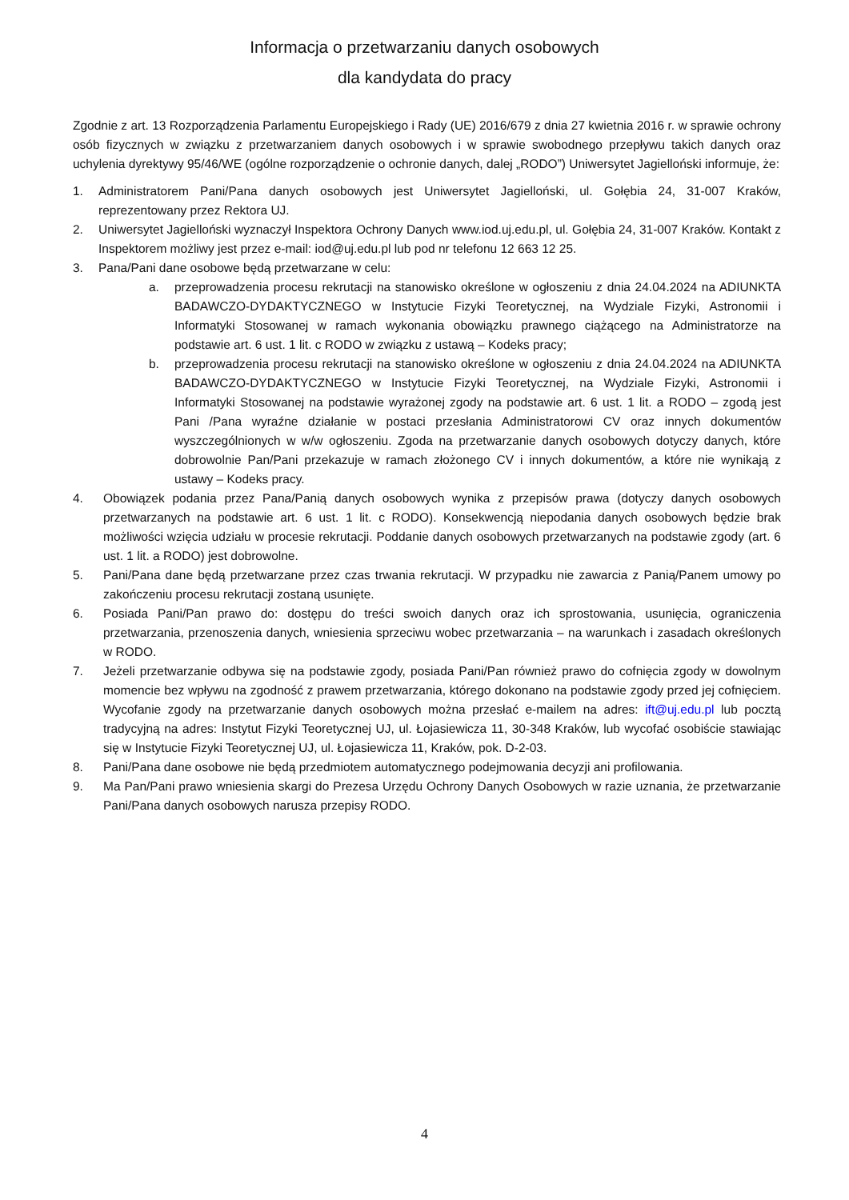Informacja o przetwarzaniu danych osobowych
dla kandydata do pracy
Zgodnie z art. 13 Rozporządzenia Parlamentu Europejskiego i Rady (UE) 2016/679 z dnia 27 kwietnia 2016 r. w sprawie ochrony osób fizycznych w związku z przetwarzaniem danych osobowych i w sprawie swobodnego przepływu takich danych oraz uchylenia dyrektywy 95/46/WE (ogólne rozporządzenie o ochronie danych, dalej „RODO”) Uniwersytet Jagielloński informuje, że:
1. Administratorem Pani/Pana danych osobowych jest Uniwersytet Jagielloński, ul. Gołębia 24, 31-007 Kraków, reprezentowany przez Rektora UJ.
2. Uniwersytet Jagielloński wyznaczył Inspektora Ochrony Danych www.iod.uj.edu.pl, ul. Gołębia 24, 31-007 Kraków. Kontakt z Inspektorem możliwy jest przez e-mail: iod@uj.edu.pl lub pod nr telefonu 12 663 12 25.
3. Pana/Pani dane osobowe będą przetwarzane w celu:
a. przeprowadzenia procesu rekrutacji na stanowisko określone w ogłoszeniu z dnia 24.04.2024 na ADIUNKTA BADAWCZO-DYDAKTYCZNEGO w Instytucie Fizyki Teoretycznej, na Wydziale Fizyki, Astronomii i Informatyki Stosowanej w ramach wykonania obowiązku prawnego ciążącego na Administratorze na podstawie art. 6 ust. 1 lit. c RODO w związku z ustawą – Kodeks pracy;
b. przeprowadzenia procesu rekrutacji na stanowisko określone w ogłoszeniu z dnia 24.04.2024 na ADIUNKTA BADAWCZO-DYDAKTYCZNEGO w Instytucie Fizyki Teoretycznej, na Wydziale Fizyki, Astronomii i Informatyki Stosowanej na podstawie wyrażonej zgody na podstawie art. 6 ust. 1 lit. a RODO – zgodą jest Pani /Pana wyraźne działanie w postaci przesłania Administratorowi CV oraz innych dokumentów wyszczególnionych w w/w ogłoszeniu. Zgoda na przetwarzanie danych osobowych dotyczy danych, które dobrowolnie Pan/Pani przekazuje w ramach złożonego CV i innych dokumentów, a które nie wynikają z ustawy – Kodeks pracy.
4. Obowiązek podania przez Pana/Panią danych osobowych wynika z przepisów prawa (dotyczy danych osobowych przetwarzanych na podstawie art. 6 ust. 1 lit. c RODO). Konsekwencją niepodania danych osobowych będzie brak możliwości wzięcia udziału w procesie rekrutacji. Poddanie danych osobowych przetwarzanych na podstawie zgody (art. 6 ust. 1 lit. a RODO) jest dobrowolne.
5. Pani/Pana dane będą przetwarzane przez czas trwania rekrutacji. W przypadku nie zawarcia z Panią/Panem umowy po zakończeniu procesu rekrutacji zostaną usunięte.
6. Posiada Pani/Pan prawo do: dostępu do treści swoich danych oraz ich sprostowania, usunięcia, ograniczenia przetwarzania, przenoszenia danych, wniesienia sprzeciwu wobec przetwarzania – na warunkach i zasadach określonych w RODO.
7. Jeżeli przetwarzanie odbywa się na podstawie zgody, posiada Pani/Pan również prawo do cofnięcia zgody w dowolnym momencie bez wpływu na zgodność z prawem przetwarzania, którego dokonano na podstawie zgody przed jej cofnięciem. Wycofanie zgody na przetwarzanie danych osobowych można przesłać e-mailem na adres: ift@uj.edu.pl lub pocztą tradycyjną na adres: Instytut Fizyki Teoretycznej UJ, ul. Łojasiewicza 11, 30-348 Kraków, lub wycofać osobiście stawiając się w Instytucie Fizyki Teoretycznej UJ, ul. Łojasiewicza 11, Kraków, pok. D-2-03.
8. Pani/Pana dane osobowe nie będą przedmiotem automatycznego podejmowania decyzji ani profilowania.
9. Ma Pan/Pani prawo wniesienia skargi do Prezesa Urzędu Ochrony Danych Osobowych w razie uznania, że przetwarzanie Pani/Pana danych osobowych narusza przepisy RODO.
4